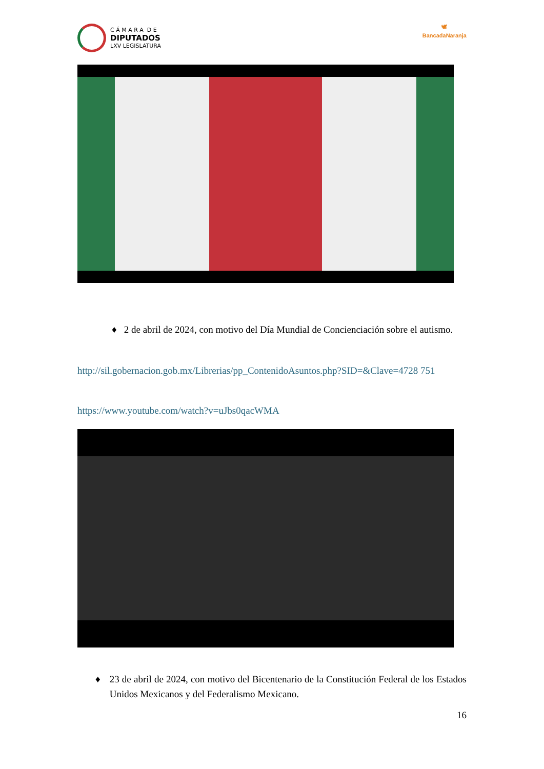C Á M A R A D E
DIPUTADOS
LXV LEGISLATURA
🕊
BancadaNaranja
♦ 2 de abril de 2024, con motivo del Día Mundial de Concienciación sobre el autismo.
http://sil.gobernacion.gob.mx/Librerias/pp_ContenidoAsuntos.php?SID=&Clave=4728 751
https://www.youtube.com/watch?v=uJbs0qacWMA
♦ 23 de abril de 2024, con motivo del Bicentenario de la Constitución Federal de los Estados Unidos Mexicanos y del Federalismo Mexicano.
16